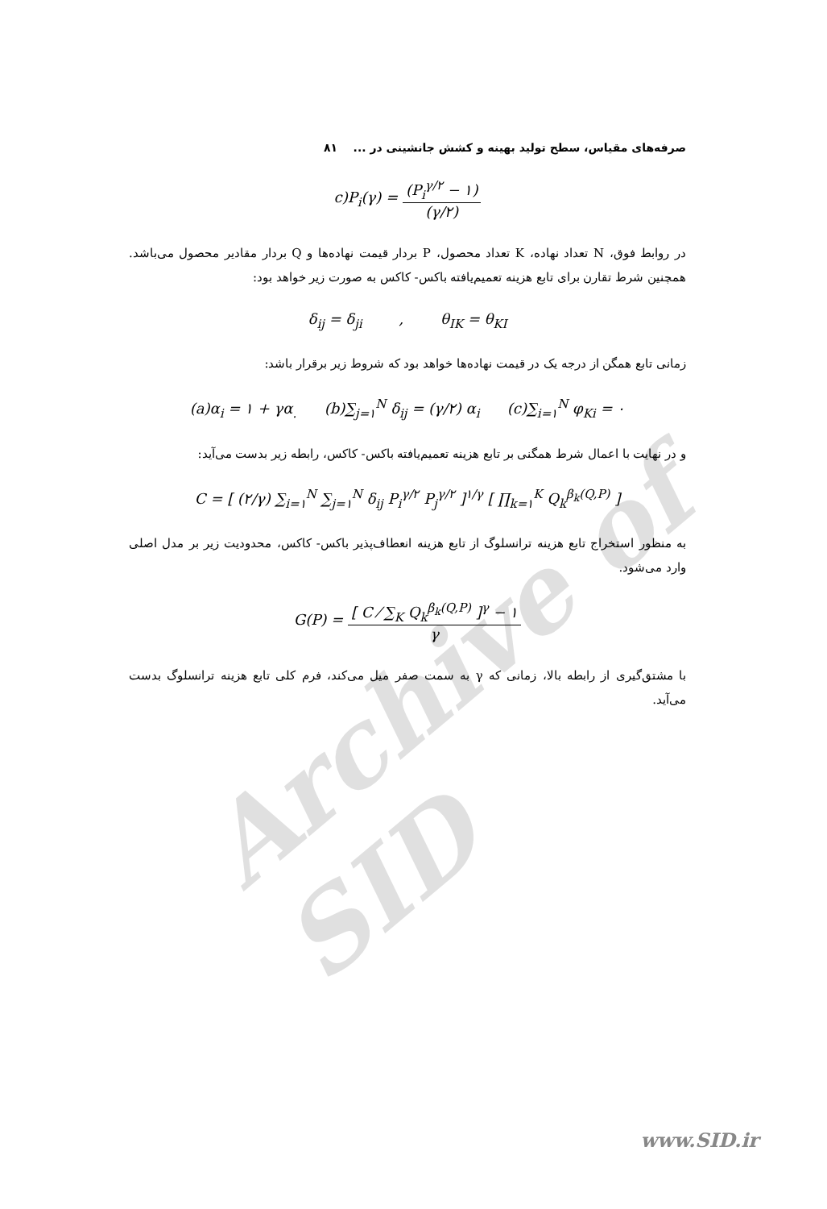صرفه‌های مقیاس، سطح تولید بهینه و کشش جانشینی در ... ۸۱
c)P<sub>i</sub>(γ) = (P<sub>i</sub><sup>γ/۲</sup> − ۱) (γ/۲)
در روابط فوق، N تعداد نهاده، K تعداد محصول، P بردار قیمت نهاده‌ها و Q بردار مقادیر محصول می‌باشد. همچنین شرط تقارن برای تابع هزینه تعمیم‌یافته باکس- کاکس به صورت زیر خواهد بود:
δ<sub>ij</sub> = δ<sub>ji</sub> , θ<sub>IK</sub> = θ<sub>KI</sub>
زمانی تابع همگن از درجه یک در قیمت نهاده‌ها خواهد بود که شروط زیر برقرار باشد:
(a)α<sub>i</sub> = ۱ + γα<sub>.</sub> (b)∑<sub>j=۱</sub><sup>N</sup> δ<sub>ij</sub> = (γ/۲) α<sub>i</sub> (c)∑<sub>i=۱</sub><sup>N</sup> φ<sub>Ki</sub> = ۰
و در نهایت با اعمال شرط همگنی بر تابع هزینه تعمیم‌یافته باکس- کاکس، رابطه زیر بدست می‌آید:
C = [ (۲/γ) ∑<sub>i=۱</sub><sup>N</sup> ∑<sub>j=۱</sub><sup>N</sup> δ<sub>ij</sub> P<sub>i</sub><sup>γ/۲</sup> P<sub>j</sub><sup>γ/۲</sup> ]<sup>۱/γ</sup> [ ∏<sub>k=۱</sub><sup>K</sup> Q<sub>k</sub><sup>β<sub>k</sub>(Q,P)</sup> ]
به منظور استخراج تابع هزینه ترانسلوگ از تابع هزینه انعطاف‌پذیر باکس- کاکس، محدودیت زیر بر مدل اصلی وارد می‌شود.
G(P) = [ C ⁄ ∑<sub>K</sub> Q<sub>k</sub><sup>β<sub>k</sub>(Q,P)</sup> ]<sup>γ</sup> − ۱ γ
با مشتق‌گیری از رابطه بالا، زمانی که γ به سمت صفر میل می‌کند، فرم کلی تابع هزینه ترانسلوگ بدست می‌آید.
Archive of SID
www.SID.ir